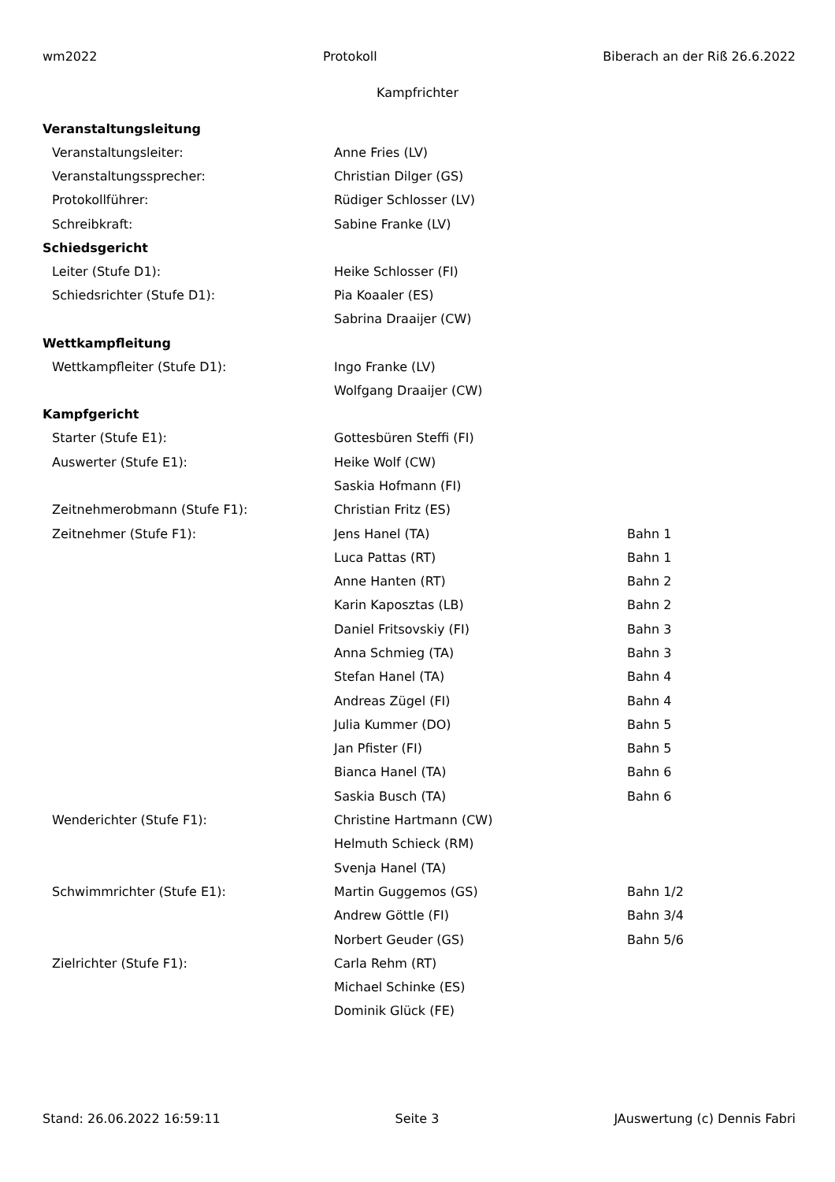wm2022 Protokoll Biberach an der Riß 26.6.2022
Kampfrichter
| Veranstaltungsleitung | | |
| --- | --- | --- |
| Veranstaltungsleiter: | Anne Fries (LV) | |
| Veranstaltungssprecher: | Christian Dilger (GS) | |
| Protokollführer: | Rüdiger Schlosser (LV) | |
| Schreibkraft: | Sabine Franke (LV) | |
| Schiedsgericht | | |
| Leiter (Stufe D1): | Heike Schlosser (FI) | |
| Schiedsrichter (Stufe D1): | Pia Koaaler (ES) | |
| | Sabrina Draaijer (CW) | |
| Wettkampfleitung | | |
| Wettkampfleiter (Stufe D1): | Ingo Franke (LV) | |
| | Wolfgang Draaijer (CW) | |
| Kampfgericht | | |
| Starter (Stufe E1): | Gottesbüren Steffi (FI) | |
| Auswerter (Stufe E1): | Heike Wolf (CW) | |
| | Saskia Hofmann (FI) | |
| Zeitnehmerobmann (Stufe F1): | Christian Fritz (ES) | |
| Zeitnehmer (Stufe F1): | Jens Hanel (TA) | Bahn 1 |
| | Luca Pattas (RT) | Bahn 1 |
| | Anne Hanten (RT) | Bahn 2 |
| | Karin Kaposztas (LB) | Bahn 2 |
| | Daniel Fritsovskiy (FI) | Bahn 3 |
| | Anna Schmieg (TA) | Bahn 3 |
| | Stefan Hanel (TA) | Bahn 4 |
| | Andreas Zügel (FI) | Bahn 4 |
| | Julia Kummer (DO) | Bahn 5 |
| | Jan Pfister (FI) | Bahn 5 |
| | Bianca Hanel (TA) | Bahn 6 |
| | Saskia Busch (TA) | Bahn 6 |
| Wenderichter (Stufe F1): | Christine Hartmann (CW) | |
| | Helmuth Schieck (RM) | |
| | Svenja Hanel (TA) | |
| Schwimmrichter (Stufe E1): | Martin Guggemos (GS) | Bahn 1/2 |
| | Andrew Göttle (FI) | Bahn 3/4 |
| | Norbert Geuder (GS) | Bahn 5/6 |
| Zielrichter (Stufe F1): | Carla Rehm (RT) | |
| | Michael Schinke (ES) | |
| | Dominik Glück (FE) | |
Stand: 26.06.2022 16:59:11 Seite 3 JAuswertung (c) Dennis Fabri